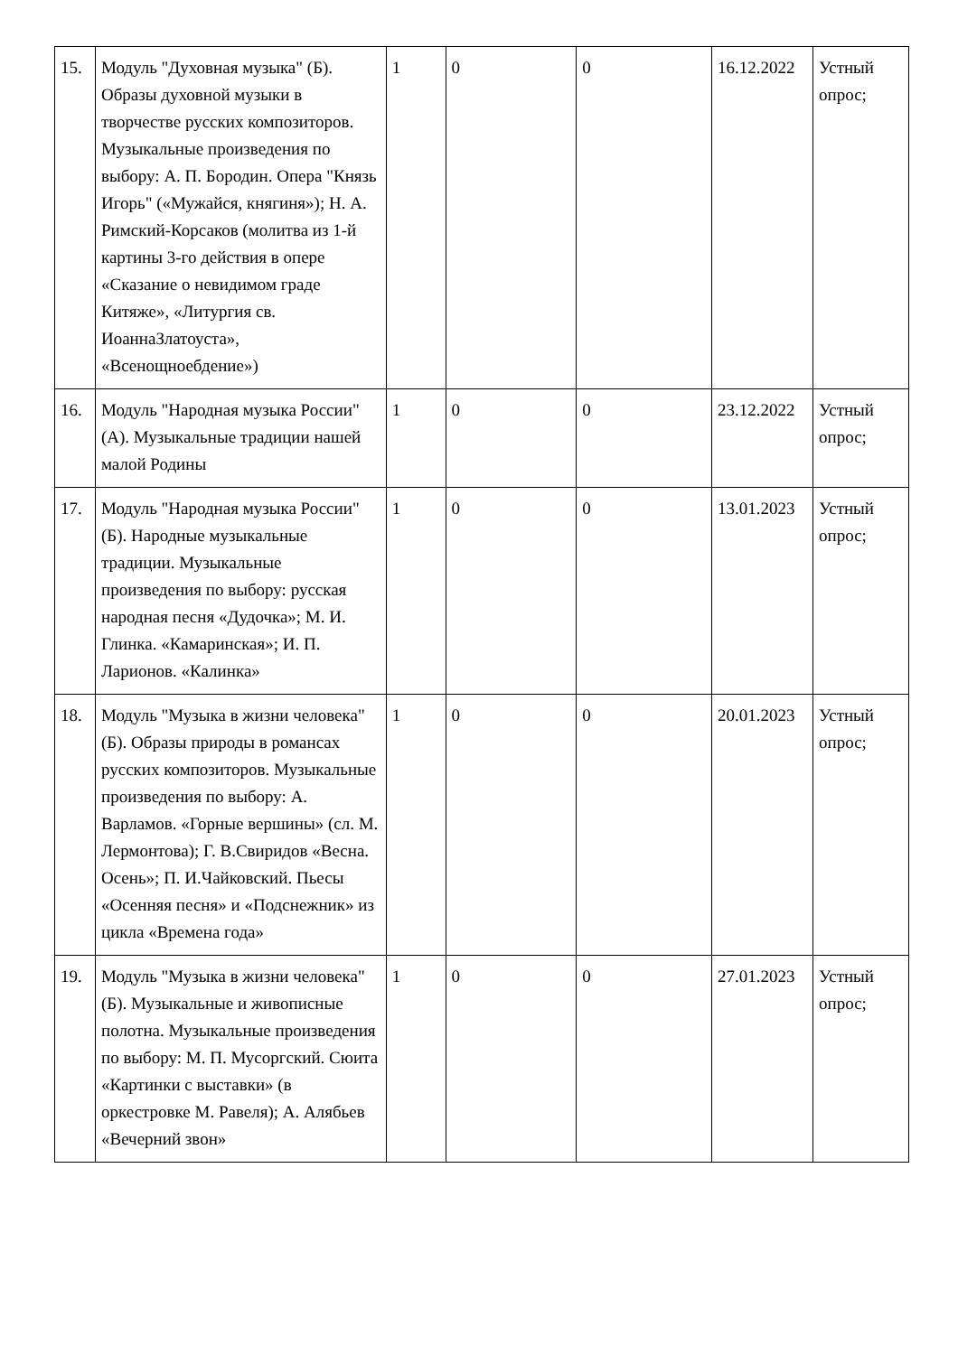| 15. | Модуль "Духовная музыка" (Б). Образы духовной музыки в творчестве русских композиторов. Музыкальные произведения по выбору: А. П. Бородин. Опера "Князь Игорь" («Мужайся, княгиня»); Н. А. Римский-Корсаков (молитва из 1-й картины 3-го действия в опере «Сказание о невидимом граде Китяже», «Литургия св. ИоаннаЗлатоуста», «Всенощноебдение») | 1 | 0 | 0 | 16.12.2022 | Устный опрос; |
| 16. | Модуль "Народная музыка России" (А). Музыкальные традиции нашей малой Родины | 1 | 0 | 0 | 23.12.2022 | Устный опрос; |
| 17. | Модуль "Народная музыка России" (Б). Народные музыкальные традиции. Музыкальные произведения по выбору: русская народная песня «Дудочка»; М. И. Глинка. «Камаринская»; И. П. Ларионов. «Калинка» | 1 | 0 | 0 | 13.01.2023 | Устный опрос; |
| 18. | Модуль "Музыка в жизни человека" (Б). Образы природы в романсах русских композиторов. Музыкальные произведения по выбору: А. Варламов. «Горные вершины» (сл. М. Лермонтова); Г. В.Свиридов «Весна. Осень»; П. И.Чайковский. Пьесы «Осенняя песня» и «Подснежник» из цикла «Времена года» | 1 | 0 | 0 | 20.01.2023 | Устный опрос; |
| 19. | Модуль "Музыка в жизни человека" (Б). Музыкальные и живописные полотна. Музыкальные произведения по выбору: М. П. Мусоргский. Сюита «Картинки с выставки» (в оркестровке М. Равеля); А. Алябьев «Вечерний звон» | 1 | 0 | 0 | 27.01.2023 | Устный опрос; |